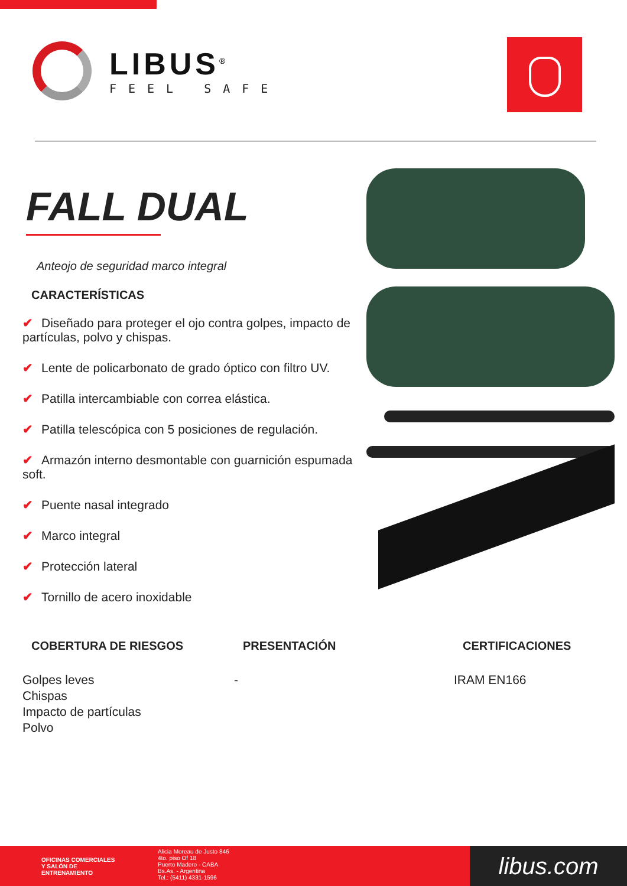LIBUS<sup>®</sup>
FEEL SAFE
FALL DUAL
Anteojo de seguridad marco integral
CARACTERÍSTICAS
✔ Diseñado para proteger el ojo contra golpes, impacto de partículas, polvo y chispas.
✔ Lente de policarbonato de grado óptico con filtro UV.
✔ Patilla intercambiable con correa elástica.
✔ Patilla telescópica con 5 posiciones de regulación.
✔ Armazón interno desmontable con guarnición espumada soft.
✔ Puente nasal integrado
✔ Marco integral
✔ Protección lateral
✔ Tornillo de acero inoxidable
COBERTURA DE RIESGOS
Golpes leves
Chispas
Impacto de partículas
Polvo
PRESENTACIÓN
-
CERTIFICACIONES
IRAM EN166
OFICINAS COMERCIALES
Y SALÓN DE
ENTRENAMIENTO
Alicia Moreau de Justo 846
4to. piso Of 18
Puerto Madero - CABA
Bs.As. - Argentina
Tel.: (5411) 4331-1596
libus.com